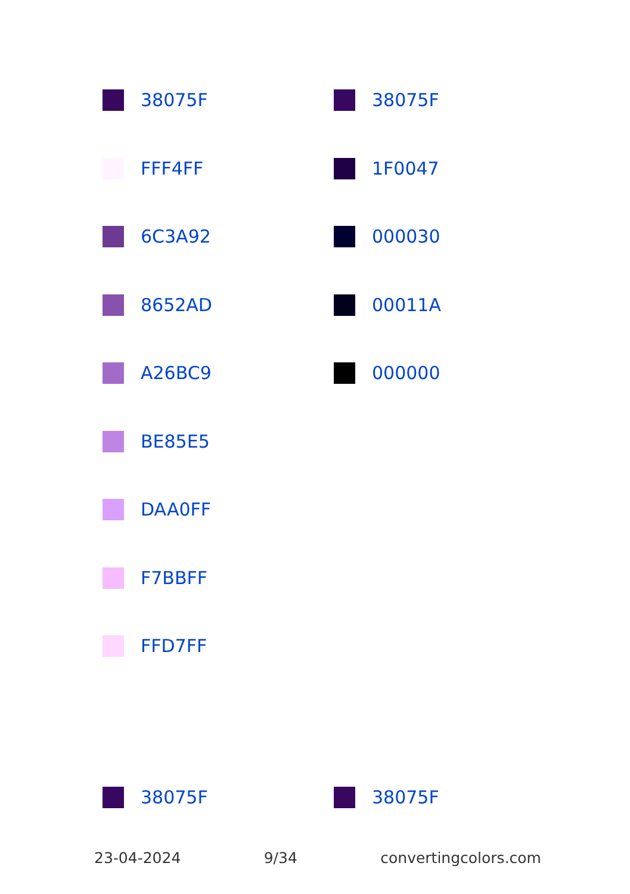38075F
FFF4FF
6C3A92
8652AD
A26BC9
BE85E5
DAA0FF
F7BBFF
FFD7FF
38075F
1F0047
000030
00011A
000000
38075F 38075F
23-04-2024 9/34 convertingcolors.com